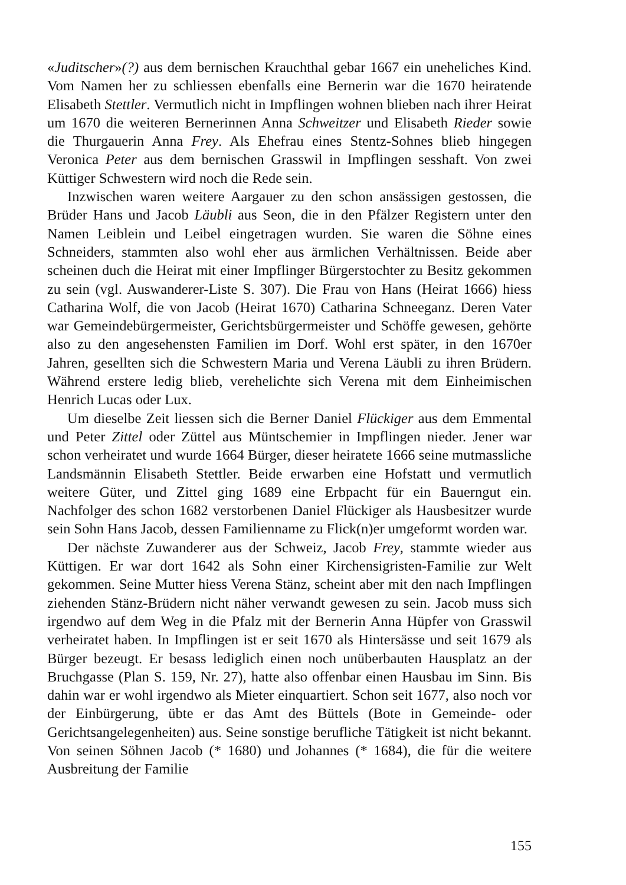«Juditscher»(?) aus dem bernischen Krauchthal gebar 1667 ein uneheliches Kind. Vom Namen her zu schliessen ebenfalls eine Bernerin war die 1670 heiratende Elisabeth Stettler. Vermutlich nicht in Impflingen wohnen blieben nach ihrer Heirat um 1670 die weiteren Bernerinnen Anna Schweitzer und Elisabeth Rieder sowie die Thurgauerin Anna Frey. Als Ehefrau eines Stentz-Sohnes blieb hingegen Veronica Peter aus dem bernischen Grasswil in Impflingen sesshaft. Von zwei Küttiger Schwestern wird noch die Rede sein.
Inzwischen waren weitere Aargauer zu den schon ansässigen gestossen, die Brüder Hans und Jacob Läubli aus Seon, die in den Pfälzer Registern unter den Namen Leiblein und Leibel eingetragen wurden. Sie waren die Söhne eines Schneiders, stammten also wohl eher aus ärmlichen Verhältnissen. Beide aber scheinen duch die Heirat mit einer Impflinger Bürgerstochter zu Besitz gekommen zu sein (vgl. Auswanderer-Liste S. 307). Die Frau von Hans (Heirat 1666) hiess Catharina Wolf, die von Jacob (Heirat 1670) Catharina Schneeganz. Deren Vater war Gemeindebürgermeister, Gerichtsbürgermeister und Schöffe gewesen, gehörte also zu den angesehensten Familien im Dorf. Wohl erst später, in den 1670er Jahren, gesellten sich die Schwestern Maria und Verena Läubli zu ihren Brüdern. Während erstere ledig blieb, verehelichte sich Verena mit dem Einheimischen Henrich Lucas oder Lux.
Um dieselbe Zeit liessen sich die Berner Daniel Flückiger aus dem Emmental und Peter Zittel oder Züttel aus Müntschemier in Impflingen nieder. Jener war schon verheiratet und wurde 1664 Bürger, dieser heiratete 1666 seine mutmassliche Landsmännin Elisabeth Stettler. Beide erwarben eine Hofstatt und vermutlich weitere Güter, und Zittel ging 1689 eine Erbpacht für ein Bauerngut ein. Nachfolger des schon 1682 verstorbenen Daniel Flückiger als Hausbesitzer wurde sein Sohn Hans Jacob, dessen Familienname zu Flick(n)er umgeformt worden war.
Der nächste Zuwanderer aus der Schweiz, Jacob Frey, stammte wieder aus Küttigen. Er war dort 1642 als Sohn einer Kirchensigristen-Familie zur Welt gekommen. Seine Mutter hiess Verena Stänz, scheint aber mit den nach Impflingen ziehenden Stänz-Brüdern nicht näher verwandt gewesen zu sein. Jacob muss sich irgendwo auf dem Weg in die Pfalz mit der Bernerin Anna Hüpfer von Grasswil verheiratet haben. In Impflingen ist er seit 1670 als Hintersässe und seit 1679 als Bürger bezeugt. Er besass lediglich einen noch unüberbauten Hausplatz an der Bruchgasse (Plan S. 159, Nr. 27), hatte also offenbar einen Hausbau im Sinn. Bis dahin war er wohl irgendwo als Mieter einquartiert. Schon seit 1677, also noch vor der Einbürgerung, übte er das Amt des Büttels (Bote in Gemeinde- oder Gerichtsangelegenheiten) aus. Seine sonstige berufliche Tätigkeit ist nicht bekannt. Von seinen Söhnen Jacob (* 1680) und Johannes (* 1684), die für die weitere Ausbreitung der Familie
155